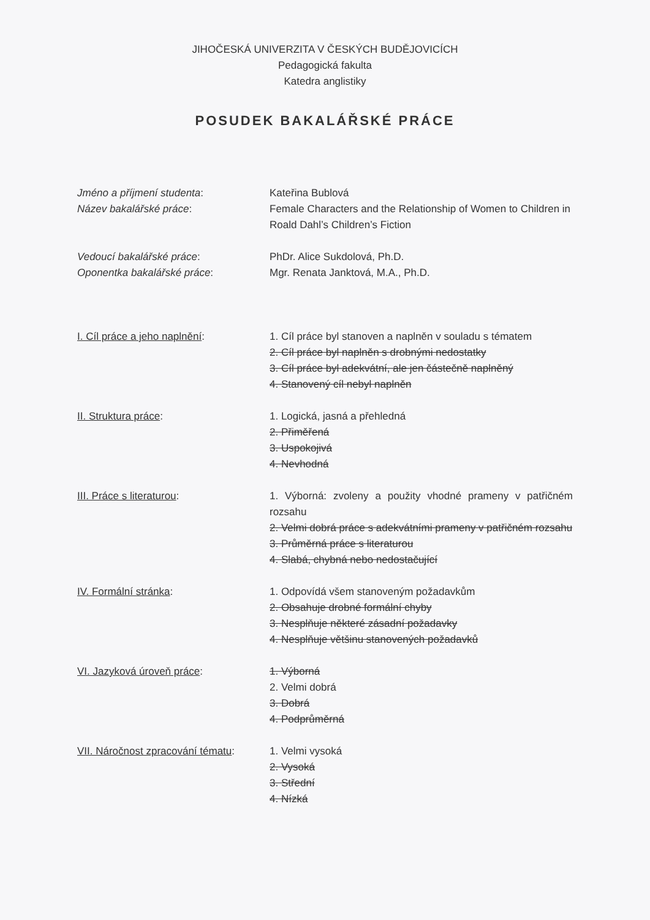JIHOČESKÁ UNIVERZITA V ČESKÝCH BUDĚJOVICÍCH
Pedagogická fakulta
Katedra anglistiky
POSUDEK BAKALÁŘSKÉ PRÁCE
Jméno a příjmení studenta: Kateřina Bublová
Název bakalářské práce: Female Characters and the Relationship of Women to Children in Roald Dahl’s Children’s Fiction
Vedoucí bakalářské práce: PhDr. Alice Sukdolová, Ph.D.
Oponentka bakalářské práce: Mgr. Renata Janktová, M.A., Ph.D.
I. Cíl práce a jeho naplnění: 1. Cíl práce byl stanoven a naplněn v souladu s tématem
2. Cíl práce byl naplněn s drobnými nedostatky
3. Cíl práce byl adekvátní, ale jen částečně naplněný
4. Stanovený cíl nebyl naplněn
II. Struktura práce: 1. Logická, jasná a přehledná
2. Přiměřená
3. Uspokojivá
4. Nevhodná
III. Práce s literaturou: 1. Výborná: zvoleny a použity vhodné prameny v patřičném rozsahu
2. Velmi dobrá práce s adekvátními prameny v patřičném rozsahu
3. Průměrná práce s literaturou
4. Slabá, chybná nebo nedostačující
IV. Formální stránka: 1. Odpovídá všem stanoveným požadavkům
2. Obsahuje drobné formální chyby
3. Nesplňuje některé zásadní požadavky
4. Nesplňuje většinu stanovených požadavků
VI. Jazyková úroveň práce: 1. Výborná
2. Velmi dobrá
3. Dobrá
4. Podprůměrná
VII. Náročnost zpracování tématu:
1. Velmi vysoká
2. Vysoká
3. Střední
4. Nízká